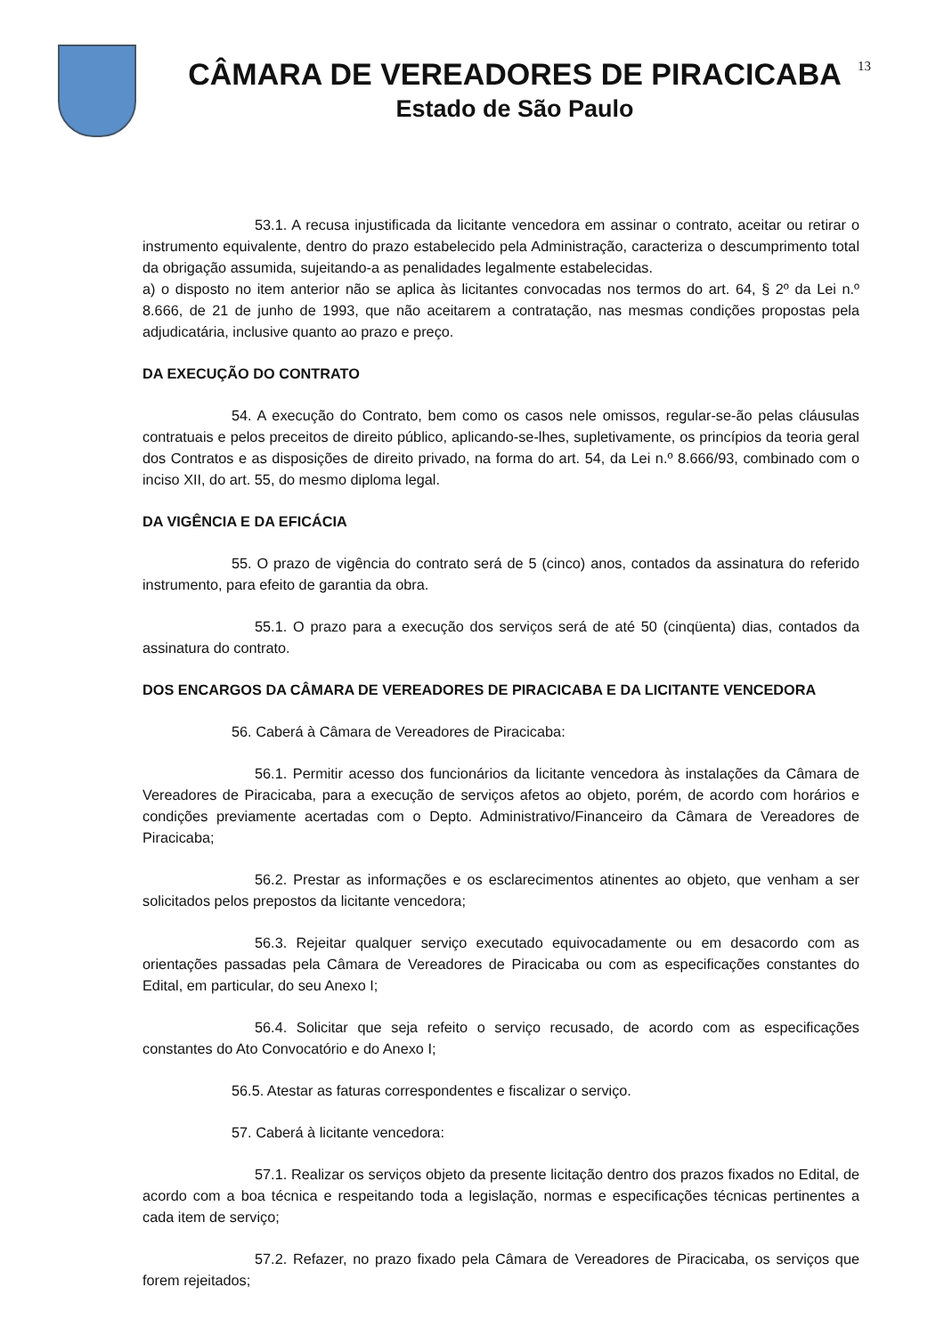CÂMARA DE VEREADORES DE PIRACICABA
Estado de São Paulo
13
53.1. A recusa injustificada da licitante vencedora em assinar o contrato, aceitar ou retirar o instrumento equivalente, dentro do prazo estabelecido pela Administração, caracteriza o descumprimento total da obrigação assumida, sujeitando-a as penalidades legalmente estabelecidas.
a) o disposto no item anterior não se aplica às licitantes convocadas nos termos do art. 64, § 2º da Lei n.º 8.666, de 21 de junho de 1993, que não aceitarem a contratação, nas mesmas condições propostas pela adjudicatária, inclusive quanto ao prazo e preço.
DA EXECUÇÃO DO CONTRATO
54. A execução do Contrato, bem como os casos nele omissos, regular-se-ão pelas cláusulas contratuais e pelos preceitos de direito público, aplicando-se-lhes, supletivamente, os princípios da teoria geral dos Contratos e as disposições de direito privado, na forma do art. 54, da Lei n.º 8.666/93, combinado com o inciso XII, do art. 55, do mesmo diploma legal.
DA VIGÊNCIA E DA EFICÁCIA
55. O prazo de vigência do contrato será de 5 (cinco) anos, contados da assinatura do referido instrumento, para efeito de garantia da obra.
55.1. O prazo para a execução dos serviços será de até 50 (cinqüenta) dias, contados da assinatura do contrato.
DOS ENCARGOS DA CÂMARA DE VEREADORES DE PIRACICABA E DA LICITANTE VENCEDORA
56. Caberá à Câmara de Vereadores de Piracicaba:
56.1. Permitir acesso dos funcionários da licitante vencedora às instalações da Câmara de Vereadores de Piracicaba, para a execução de serviços afetos ao objeto, porém, de acordo com horários e condições previamente acertadas com o Depto. Administrativo/Financeiro da Câmara de Vereadores de Piracicaba;
56.2. Prestar as informações e os esclarecimentos atinentes ao objeto, que venham a ser solicitados pelos prepostos da licitante vencedora;
56.3. Rejeitar qualquer serviço executado equivocadamente ou em desacordo com as orientações passadas pela Câmara de Vereadores de Piracicaba ou com as especificações constantes do Edital, em particular, do seu Anexo I;
56.4. Solicitar que seja refeito o serviço recusado, de acordo com as especificações constantes do Ato Convocatório e do Anexo I;
56.5. Atestar as faturas correspondentes e fiscalizar o serviço.
57. Caberá à licitante vencedora:
57.1. Realizar os serviços objeto da presente licitação dentro dos prazos fixados no Edital, de acordo com a boa técnica e respeitando toda a legislação, normas e especificações técnicas pertinentes a cada item de serviço;
57.2. Refazer, no prazo fixado pela Câmara de Vereadores de Piracicaba, os serviços que forem rejeitados;